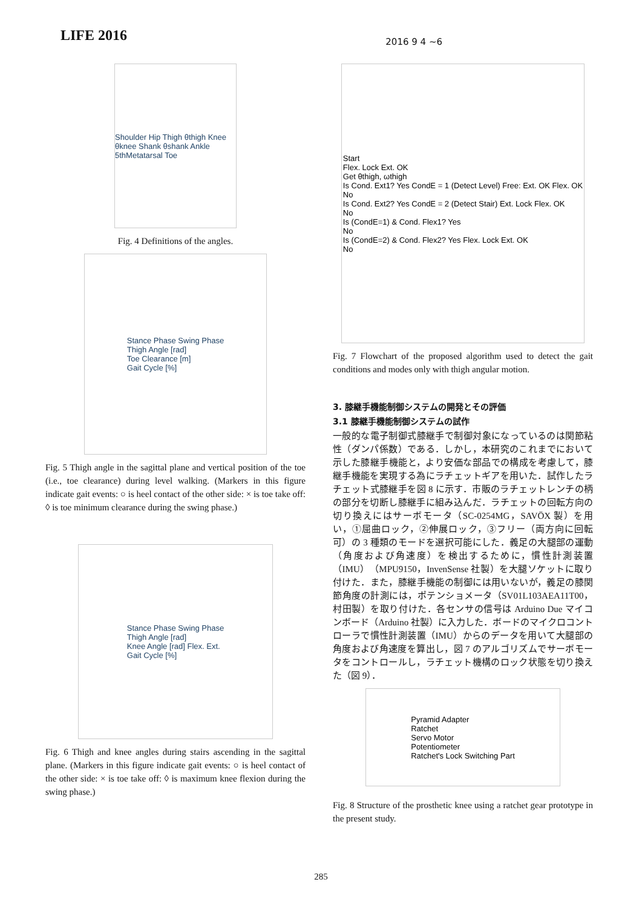LIFE 2016
2016 9 4 ~6
Shoulder Hip Thigh θthigh Knee θknee Shank θshank Ankle 5thMetatarsal Toe
Fig. 4 Definitions of the angles.
Stance Phase Swing Phase
Thigh Angle [rad]
Toe Clearance [m]
Gait Cycle [%]
Fig. 5 Thigh angle in the sagittal plane and vertical position of the toe (i.e., toe clearance) during level walking. (Markers in this figure indicate gait events: ○ is heel contact of the other side: × is toe take off: ◊ is toe minimum clearance during the swing phase.)
Stance Phase Swing Phase
Thigh Angle [rad]
Knee Angle [rad] Flex. Ext.
Gait Cycle [%]
Fig. 6 Thigh and knee angles during stairs ascending in the sagittal plane. (Markers in this figure indicate gait events: ○ is heel contact of the other side: × is toe take off: ◊ is maximum knee flexion during the swing phase.)
Start
Flex. Lock Ext. OK
Get θthigh, ωthigh
Is Cond. Ext1? Yes CondE = 1 (Detect Level) Free: Ext. OK Flex. OK
No
Is Cond. Ext2? Yes CondE = 2 (Detect Stair) Ext. Lock Flex. OK
No
Is (CondE=1) & Cond. Flex1? Yes
No
Is (CondE=2) & Cond. Flex2? Yes Flex. Lock Ext. OK
No
Fig. 7 Flowchart of the proposed algorithm used to detect the gait conditions and modes only with thigh angular motion.
3. 膝継手機能制御システムの開発とその評価
3.1 膝継手機能制御システムの試作
一般的な電子制御式膝継手で制御対象になっているのは関節粘性（ダンパ係数）である．しかし，本研究のこれまでにおいて示した膝継手機能と，より安価な部品での構成を考慮して，膝継手機能を実現する為にラチェットギアを用いた．試作したラチェット式膝継手を図 8 に示す．市販のラチェットレンチの柄の部分を切断し膝継手に組み込んだ．ラチェットの回転方向の切り換えにはサーボモータ（SC-0254MG，SAVÖX 製）を用い，①屈曲ロック，②伸展ロック，③フリー（両方向に回転可）の 3 種類のモードを選択可能にした．義足の大腿部の運動（角度および角速度）を検出するために，慣性計測装置（IMU）（MPU9150，InvenSense 社製）を大腿ソケットに取り付けた．また，膝継手機能の制御には用いないが，義足の膝関節角度の計測には，ポテンショメータ（SV01L103AEA11T00，村田製）を取り付けた．各センサの信号は Arduino Due マイコンボード（Arduino 社製）に入力した．ボードのマイクロコントローラで慣性計測装置（IMU）からのデータを用いて大腿部の角度および角速度を算出し，図 7 のアルゴリズムでサーボモータをコントロールし，ラチェット機構のロック状態を切り換えた（図 9）．
Pyramid Adapter
Ratchet
Servo Motor
Potentiometer
Ratchet's Lock Switching Part
Fig. 8 Structure of the prosthetic knee using a ratchet gear prototype in the present study.
285